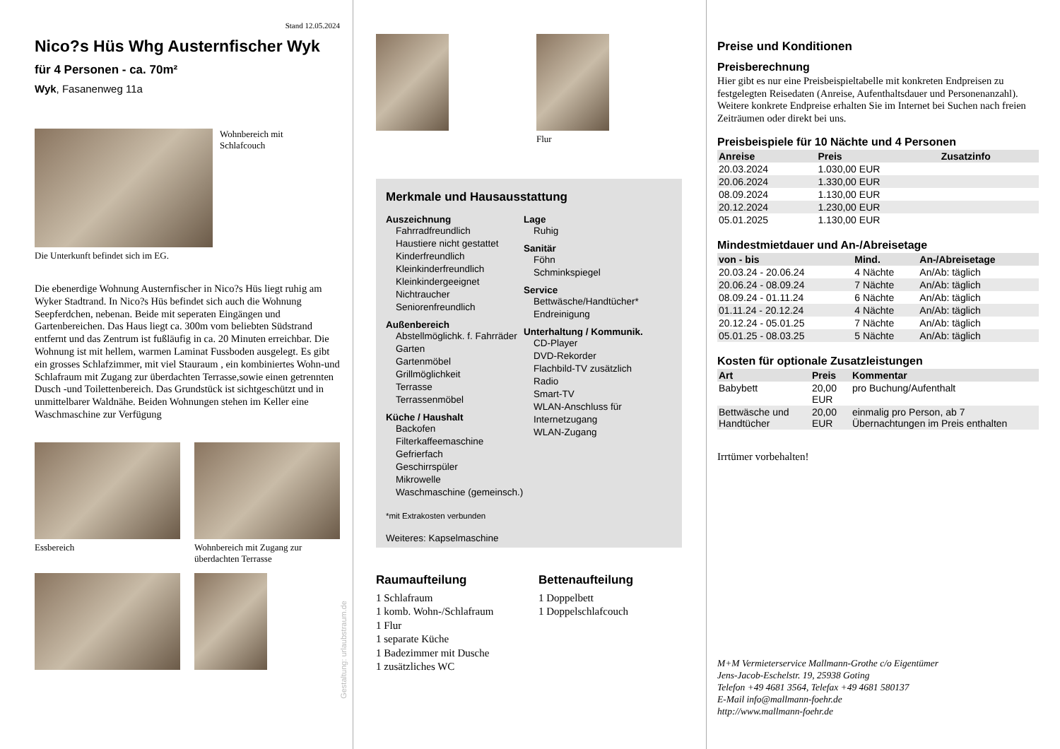Stand 12.05.2024
Nico?s Hüs Whg Austernfischer Wyk
für 4 Personen - ca. 70m²
Wyk, Fasanenweg 11a
Wohnbereich mit
Schlafcouch
Die Unterkunft befindet sich im EG.
Die ebenerdige Wohnung Austernfischer in Nico?s Hüs liegt ruhig am Wyker Stadtrand. In Nico?s Hüs befindet sich auch die Wohnung Seepferdchen, nebenan. Beide mit seperaten Eingängen und Gartenbereichen. Das Haus liegt ca. 300m vom beliebten Südstrand entfernt und das Zentrum ist fußläufig in ca. 20 Minuten erreichbar. Die Wohnung ist mit hellem, warmen Laminat Fussboden ausgelegt. Es gibt ein grosses Schlafzimmer, mit viel Stauraum , ein kombiniertes Wohn-und Schlafraum mit Zugang zur überdachten Terrasse,sowie einen getrennten Dusch -und Toilettenbereich. Das Grundstück ist sichtgeschützt und in unmittelbarer Waldnähe. Beiden Wohnungen stehen im Keller eine Waschmaschine zur Verfügung
Essbereich Wohnbereich mit Zugang zur überdachten Terrasse
Gestaltung: urlaubstraum.de
Flur
Merkmale und Hausausstattung
Auszeichnung
Fahrradfreundlich
Haustiere nicht gestattet
Kinderfreundlich
Kleinkinderfreundlich
Kleinkindergeeignet
Nichtraucher
Seniorenfreundlich
Außenbereich
Abstellmöglichk. f. Fahrräder
Garten
Gartenmöbel
Grillmöglichkeit
Terrasse
Terrassenmöbel
Küche / Haushalt
Backofen
Filterkaffeemaschine
Gefrierfach
Geschirrspüler
Mikrowelle
Waschmaschine (gemeinsch.)
Lage
Ruhig
Sanitär
Föhn
Schminkspiegel
Service
Bettwäsche/Handtücher*
Endreinigung
Unterhaltung / Kommunik.
CD-Player
DVD-Rekorder
Flachbild-TV zusätzlich
Radio
Smart-TV
WLAN-Anschluss für Internetzugang
WLAN-Zugang
*mit Extrakosten verbunden
Weiteres: Kapselmaschine
Raumaufteilung
1 Schlafraum
1 komb. Wohn-/Schlafraum
1 Flur
1 separate Küche
1 Badezimmer mit Dusche
1 zusätzliches WC
Bettenaufteilung
1 Doppelbett
1 Doppelschlafcouch
Preise und Konditionen
Preisberechnung
Hier gibt es nur eine Preisbeispieltabelle mit konkreten Endpreisen zu festgelegten Reisedaten (Anreise, Aufenthaltsdauer und Personenanzahl). Weitere konkrete Endpreise erhalten Sie im Internet bei Suchen nach freien Zeiträumen oder direkt bei uns.
Preisbeispiele für 10 Nächte und 4 Personen
| Anreise | Preis | Zusatzinfo |
| --- | --- | --- |
| 20.03.2024 | 1.030,00 EUR | |
| 20.06.2024 | 1.330,00 EUR | |
| 08.09.2024 | 1.130,00 EUR | |
| 20.12.2024 | 1.230,00 EUR | |
| 05.01.2025 | 1.130,00 EUR | |
Mindestmietdauer und An-/Abreisetage
| von - bis | Mind. | An-/Abreisetage |
| --- | --- | --- |
| 20.03.24 - 20.06.24 | 4 Nächte | An/Ab: täglich |
| 20.06.24 - 08.09.24 | 7 Nächte | An/Ab: täglich |
| 08.09.24 - 01.11.24 | 6 Nächte | An/Ab: täglich |
| 01.11.24 - 20.12.24 | 4 Nächte | An/Ab: täglich |
| 20.12.24 - 05.01.25 | 7 Nächte | An/Ab: täglich |
| 05.01.25 - 08.03.25 | 5 Nächte | An/Ab: täglich |
Kosten für optionale Zusatzleistungen
| Art | Preis | Kommentar |
| --- | --- | --- |
| Babybett | 20,00 EUR | pro Buchung/Aufenthalt |
| Bettwäsche und Handtücher | 20,00 EUR | einmalig pro Person, ab 7 Übernachtungen im Preis enthalten |
Irrtümer vorbehalten!
M+M Vermieterservice Mallmann-Grothe c/o Eigentümer
Jens-Jacob-Eschelstr. 19, 25938 Goting
Telefon +49 4681 3564, Telefax +49 4681 580137
E-Mail info@mallmann-foehr.de
http://www.mallmann-foehr.de